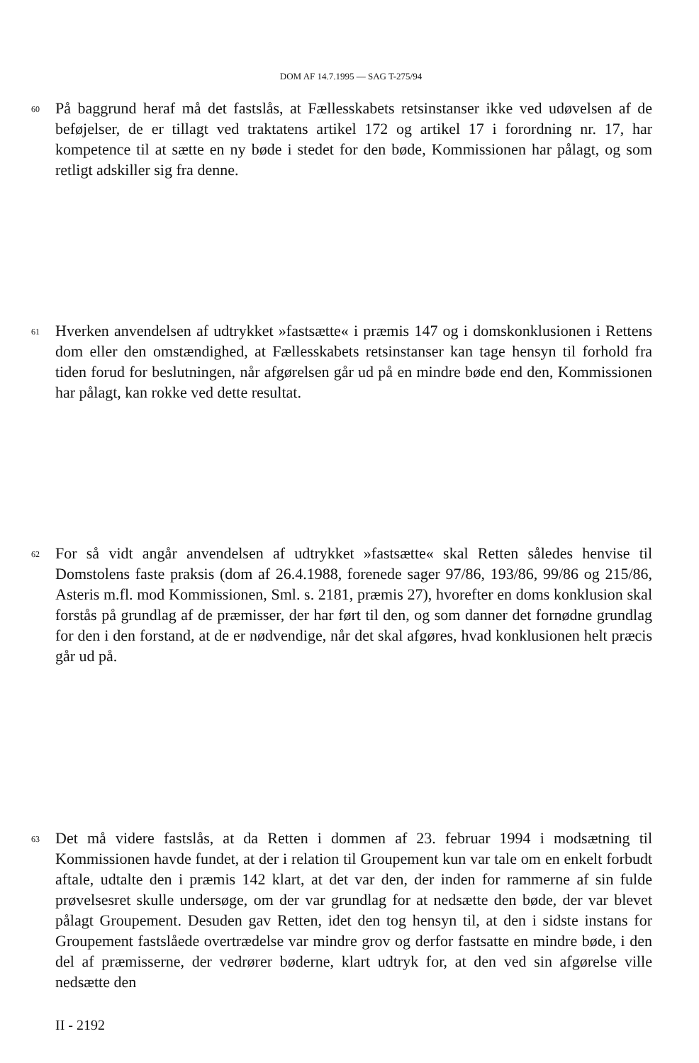DOM AF 14.7.1995 — SAG T-275/94
60
På baggrund heraf må det fastslås, at Fællesskabets retsinstanser ikke ved udøvelsen af de beføjelser, de er tillagt ved traktatens artikel 172 og artikel 17 i forordning nr. 17, har kompetence til at sætte en ny bøde i stedet for den bøde, Kommissionen har pålagt, og som retligt adskiller sig fra denne.
61
Hverken anvendelsen af udtrykket »fastsætte« i præmis 147 og i domskonklusionen i Rettens dom eller den omstændighed, at Fællesskabets retsinstanser kan tage hensyn til forhold fra tiden forud for beslutningen, når afgørelsen går ud på en mindre bøde end den, Kommissionen har pålagt, kan rokke ved dette resultat.
62
For så vidt angår anvendelsen af udtrykket »fastsætte« skal Retten således henvise til Domstolens faste praksis (dom af 26.4.1988, forenede sager 97/86, 193/86, 99/86 og 215/86, Asteris m.fl. mod Kommissionen, Sml. s. 2181, præmis 27), hvorefter en doms konklusion skal forstås på grundlag af de præmisser, der har ført til den, og som danner det fornødne grundlag for den i den forstand, at de er nødvendige, når det skal afgøres, hvad konklusionen helt præcis går ud på.
63
Det må videre fastslås, at da Retten i dommen af 23. februar 1994 i modsætning til Kommissionen havde fundet, at der i relation til Groupement kun var tale om en enkelt forbudt aftale, udtalte den i præmis 142 klart, at det var den, der inden for rammerne af sin fulde prøvelsesret skulle undersøge, om der var grundlag for at nedsætte den bøde, der var blevet pålagt Groupement. Desuden gav Retten, idet den tog hensyn til, at den i sidste instans for Groupement fastslåede overtrædelse var mindre grov og derfor fastsatte en mindre bøde, i den del af præmisserne, der vedrører bøderne, klart udtryk for, at den ved sin afgørelse ville nedsætte den
II - 2192